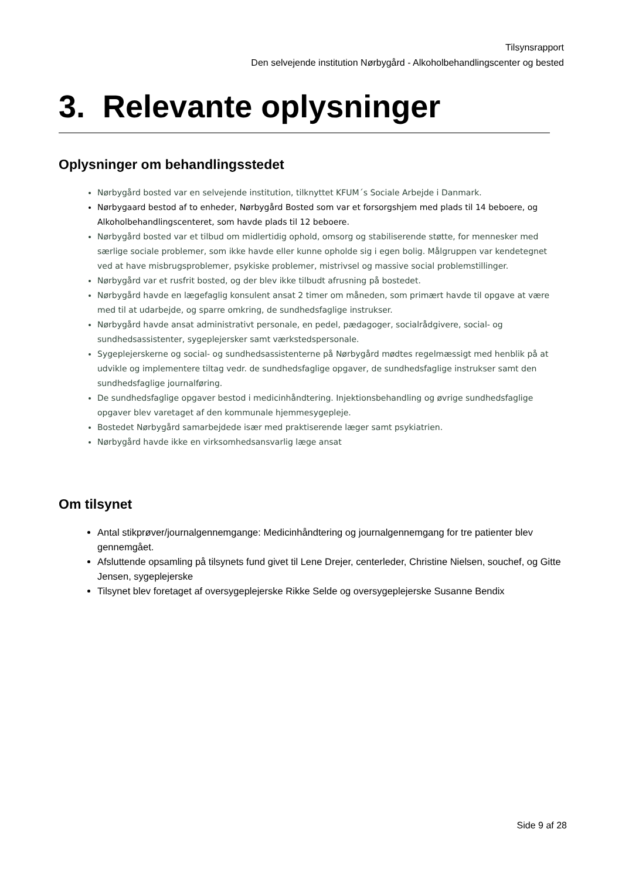Tilsynsrapport
Den selvejende institution Nørbygård - Alkoholbehandlingscenter og bested
3. Relevante oplysninger
Oplysninger om behandlingsstedet
Nørbygård bosted var en selvejende institution, tilknyttet KFUM´s Sociale Arbejde i Danmark.
Nørbygaard bestod af to enheder, Nørbygård Bosted som var et forsorgshjem med plads til 14 beboere, og Alkoholbehandlingscenteret, som havde plads til 12 beboere.
Nørbygård bosted var et tilbud om midlertidig ophold, omsorg og stabiliserende støtte, for mennesker med særlige sociale problemer, som ikke havde eller kunne opholde sig i egen bolig. Målgruppen var kendetegnet ved at have misbrugsproblemer, psykiske problemer, mistrivsel og massive social problemstillinger.
Nørbygård var et rusfrit bosted, og der blev ikke tilbudt afrusning på bostedet.
Nørbygård havde en lægefaglig konsulent ansat 2 timer om måneden, som primært havde til opgave at være med til at udarbejde, og sparre omkring, de sundhedsfaglige instrukser.
Nørbygård havde ansat administrativt personale, en pedel, pædagoger, socialrådgivere, social- og sundhedsassistenter, sygeplejersker samt værkstedspersonale.
Sygeplejerskerne og social- og sundhedsassistenterne på Nørbygård mødtes regelmæssigt med henblik på at udvikle og implementere tiltag vedr. de sundhedsfaglige opgaver, de sundhedsfaglige instrukser samt den sundhedsfaglige journalføring.
De sundhedsfaglige opgaver bestod i medicinhåndtering. Injektionsbehandling og øvrige sundhedsfaglige opgaver blev varetaget af den kommunale hjemmesygepleje.
Bostedet Nørbygård samarbejdede især med praktiserende læger samt psykiatrien.
Nørbygård havde ikke en virksomhedsansvarlig læge ansat
Om tilsynet
Antal stikprøver/journalgennemgange: Medicinhåndtering og journalgennemgang for tre patienter blev gennemgået.
Afsluttende opsamling på tilsynets fund givet til Lene Drejer, centerleder, Christine Nielsen, souchef, og Gitte Jensen, sygeplejerske
Tilsynet blev foretaget af oversygeplejerske Rikke Selde og oversygeplejerske Susanne Bendix
Side 9 af 28